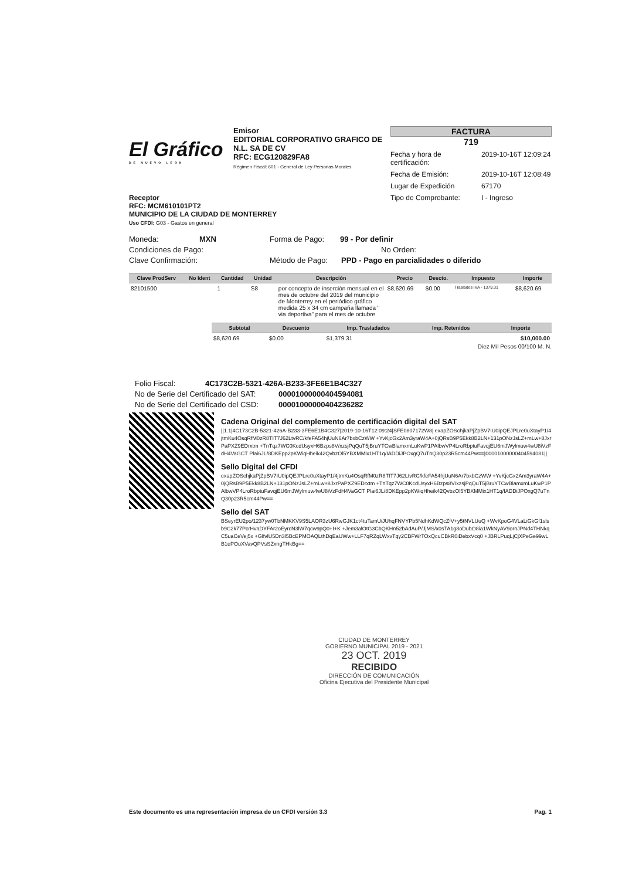El Gráfico
DE NUEVO LEÓN
Emisor
EDITORIAL CORPORATIVO GRAFICO DE N.L. SA DE CV
RFC: ECG120829FA8
Régimen Fiscal: 601 - General de Ley Personas Morales
FACTURA
719
Fecha y hora de certificación: 2019-10-16T 12:09:24
Fecha de Emisión: 2019-10-16T 12:08:49
Lugar de Expedición 67170
Tipo de Comprobante: I - Ingreso
Receptor
RFC: MCM610101PT2
MUNICIPIO DE LA CIUDAD DE MONTERREY
Uso CFDI: G03 - Gastos en general
Moneda: MXN Forma de Pago: 99 - Por definir
Condiciones de Pago: No Orden:
Clave Confirmación: Método de Pago: PPD - Pago en parcialidades o diferido
| Clave ProdServ | No Ident | Cantidad | Unidad | Descripción | Precio | Descto. | Impuesto | Importe |
| --- | --- | --- | --- | --- | --- | --- | --- | --- |
| 82101500 | | 1 | S8 | por concepto de inserción mensual en el mes de octubre del 2019 del municipio de Monterrey en el periódico gráfico medida 25 x 34 cm campaña llamada " via deportiva" para el mes de octubre | $8,620.69 | $0.00 | Traslados IVA - 1379.31 | $8,620.69 |
| Subtotal | Descuento | Imp. Trasladados | Imp. Retenidos | Importe |
| --- | --- | --- | --- | --- |
| $8,620.69 | $0.00 | $1,379.31 | | $10,000.00 |
Diez Mil Pesos 00/100 M. N.
Folio Fiscal: 4C173C2B-5321-426A-B233-3FE6E1B4C327
No de Serie del Certificado del SAT: 00001000000404594081
No de Serie del Certificado del CSD: 00001000000404236282
Cadena Original del complemento de certificación digital del SAT
||1.1|4C173C2B-5321-426A-B233-3FE6E1B4C327|2019-10-16T12:09:24|SFE0807172W8| exapZOSchjkaPjZpBV7IU0ipQEJPLre0uXtayP1/4jtmKu4OsqRfM0zR8TIT7J62LtvRC/kfeFA54hjUuN6Ar7bxbCzWW +YvKjcGx2Am3yraW4A+0jQRsB9P5Ekk8B2LN+131pONzJsLZ+mLw+8JxrPaPXZ9EDrxtm +TnTqz7WC0KcdUsyxH6Bzps8V/xzsjPqQuT5jBruYTCwBlamxmLuKwP1PAlbwVP4LroRbptuFavqjEU6mJWylmuw4wU8iVzFdH4VaGCT Plai6JL/8DKEpp2pKWiqHheik42QvbzOl5YBXMMix1HT1q/IADDiJPOxgQ7uTnQ30p23R5cm44Pw==|00001000000404594081||
Sello Digital del CFDI
exapZOSchjkaPjZpBV7IU0ipQEJPLre0uXtayP1/4jtmKu4OsqRfM0zR8TIT7J62LtvRC/kfeFA54hjUuN6Ar7bxbCzWW +YvKjcGx2Am3yraW4A+0jQRsB9P5Ekk8B2LN+131pONzJsLZ+mLw+8JxrPaPXZ9EDrxtm +TnTqz7WC0KcdUsyxH6Bzps8V/xzsjPqQuT5jBruYTCwBlamxmLuKwP1PAlbwVP4LroRbptuFavqjEU6mJWylmuw4wU8iVzFdH4VaGCT Plai6JL/8DKEpp2pKWiqHheik42QvbzOl5YBXMMix1HT1q/IADDiJPOxgQ7uTnQ30p23R5cm44Pw==
Sello del SAT
BSeyrEU2po/1237yw0TbNMKKV9S5LAOR3zU6RwGJK1ct4tuTamUiJUhqFNVYPb5NdhKdWQcZfV+y5tNVLUuQ +WvKpoG4VLaLiGkGf1slsb9C2k77PcrHvaDYFAr2oEyrcN3lW7qcw9pQ0+I+K +Jem3alOtG3CbQKHn52bAdAuP/JjMS/x0sTA1g8oDubO8ia1WkNyAV9ornJPNd4THNkqC5uaCeVej5x +GlfvlU5Dn3l5BcEPMOAQLthDqEaUWw+LLF7qRZqLWxvTqy2CBFWrTOxQcuCBkR0iDebxVcq0 +JBRLPuqLjCjXPeGe99wLB1ePOuXVavQPVsSZxngTHkBg==
CIUDAD DE MONTERREY
GOBIERNO MUNICIPAL 2019 - 2021
23 OCT. 2019
RECIBIDO
DIRECCIÓN DE COMUNICACIÓN
Oficina Ejecutiva del Presidente Municipal
Este documento es una representación impresa de un CFDI versión 3.3 Pag. 1